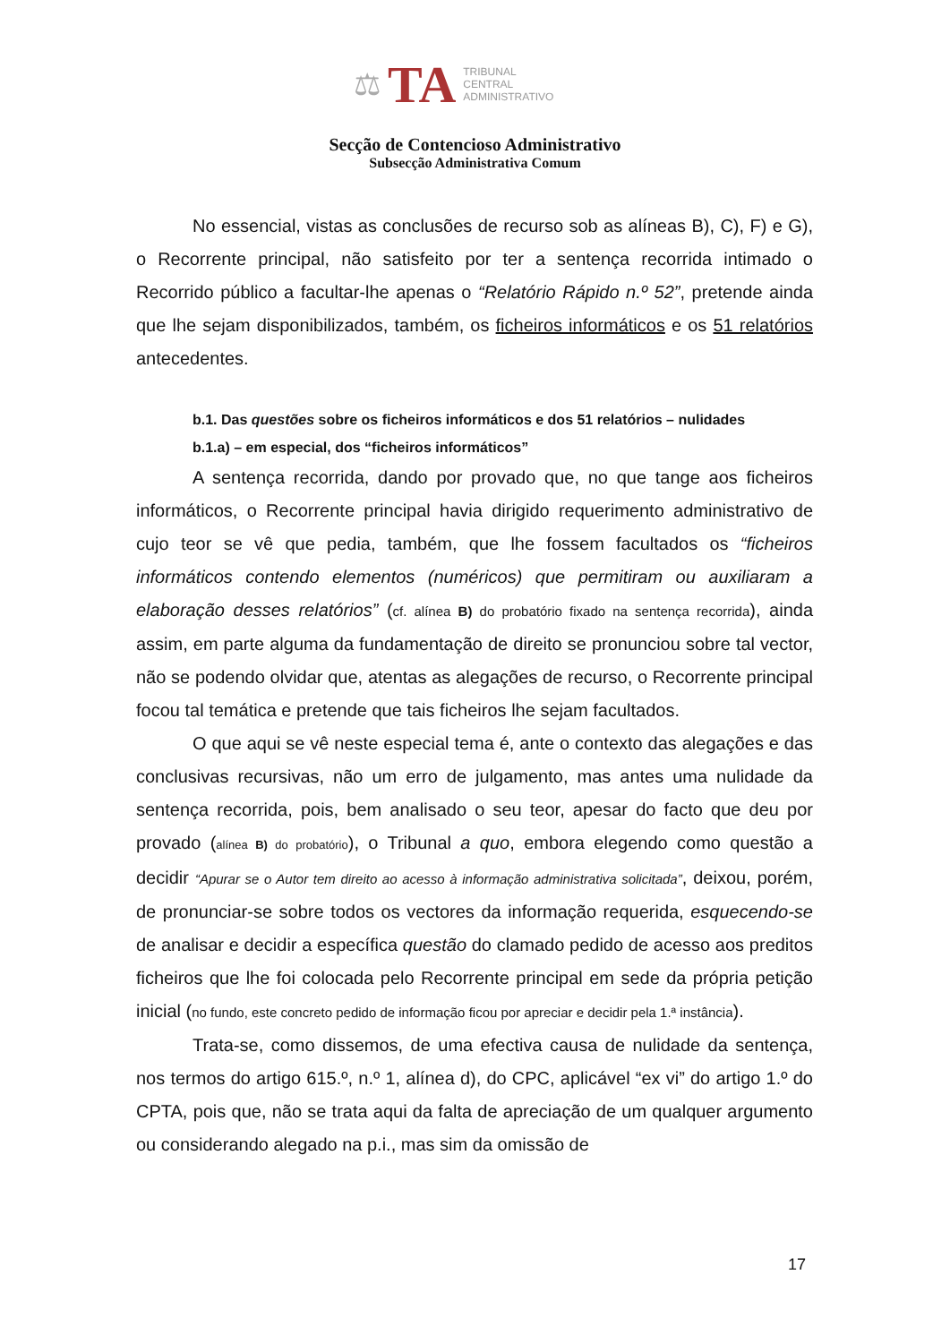⚖ TA
TRIBUNAL
CENTRAL
ADMINISTRATIVO
Secção de Contencioso Administrativo
Subsecção Administrativa Comum
No essencial, vistas as conclusões de recurso sob as alíneas B), C), F) e G), o Recorrente principal, não satisfeito por ter a sentença recorrida intimado o Recorrido público a facultar-lhe apenas o “Relatório Rápido n.º 52”, pretende ainda que lhe sejam disponibilizados, também, os ficheiros informáticos e os 51 relatórios antecedentes.
b.1. Das questões sobre os ficheiros informáticos e dos 51 relatórios – nulidades
b.1.a) – em especial, dos “ficheiros informáticos”
A sentença recorrida, dando por provado que, no que tange aos ficheiros informáticos, o Recorrente principal havia dirigido requerimento administrativo de cujo teor se vê que pedia, também, que lhe fossem facultados os “ficheiros informáticos contendo elementos (numéricos) que permitiram ou auxiliaram a elaboração desses relatórios” (cf. alínea B) do probatório fixado na sentença recorrida), ainda assim, em parte alguma da fundamentação de direito se pronunciou sobre tal vector, não se podendo olvidar que, atentas as alegações de recurso, o Recorrente principal focou tal temática e pretende que tais ficheiros lhe sejam facultados.
O que aqui se vê neste especial tema é, ante o contexto das alegações e das conclusivas recursivas, não um erro de julgamento, mas antes uma nulidade da sentença recorrida, pois, bem analisado o seu teor, apesar do facto que deu por provado (alínea B) do probatório), o Tribunal a quo, embora elegendo como questão a decidir “Apurar se o Autor tem direito ao acesso à informação administrativa solicitada”, deixou, porém, de pronunciar-se sobre todos os vectores da informação requerida, esquecendo-se de analisar e decidir a específica questão do clamado pedido de acesso aos preditos ficheiros que lhe foi colocada pelo Recorrente principal em sede da própria petição inicial (no fundo, este concreto pedido de informação ficou por apreciar e decidir pela 1.ª instância).
Trata-se, como dissemos, de uma efectiva causa de nulidade da sentença, nos termos do artigo 615.º, n.º 1, alínea d), do CPC, aplicável “ex vi” do artigo 1.º do CPTA, pois que, não se trata aqui da falta de apreciação de um qualquer argumento ou considerando alegado na p.i., mas sim da omissão de
17